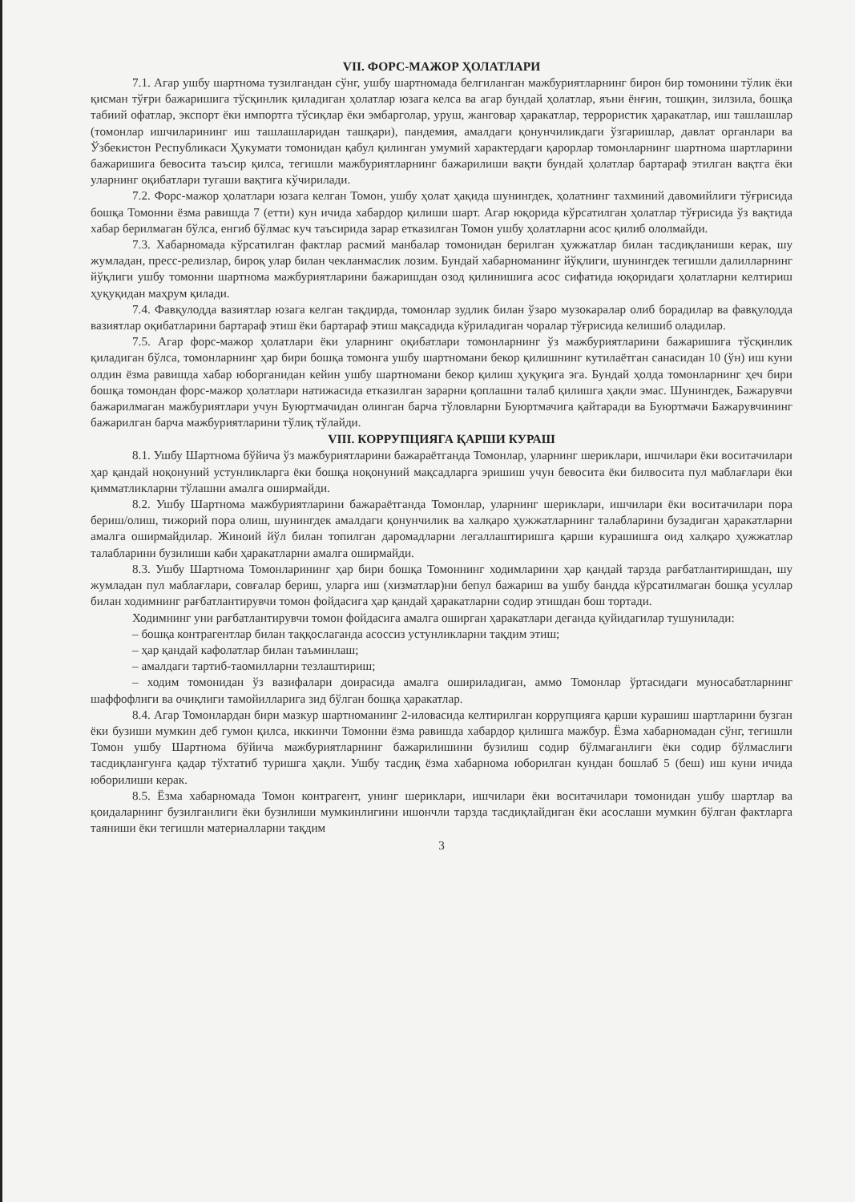VII. ФОРС-МАЖОР ҲОЛАТЛАРИ
7.1. Агар ушбу шартнома тузилгандан сўнг, ушбу шартномада белгиланган мажбуриятларнинг бирон бир томонини тўлик ёки қисман тўғри бажаришига тўсқинлик қиладиган ҳолатлар юзага келса ва агар бундай ҳолатлар, яъни ёнғин, тошқин, зилзила, бошқа табиий офатлар, экспорт ёки импортга тўсиқлар ёки эмбарголар, уруш, жанговар ҳаракатлар, террористик ҳаракатлар, иш ташлашлар (томонлар ишчиларининг иш ташлашларидан ташқари), пандемия, амалдаги қонунчиликдаги ўзгаришлар, давлат органлари ва Ўзбекистон Республикаси Ҳукумати томонидан қабул қилинган умумий характердаги қарорлар томонларнинг шартнома шартларини бажаришига бевосита таъсир қилса, тегишли мажбуриятларнинг бажарилиши вақти бундай ҳолатлар бартараф этилган вақтга ёки уларнинг оқибатлари тугаши вақтига кўчирилади.
7.2. Форс-мажор ҳолатлари юзага келган Томон, ушбу ҳолат ҳақида шунингдек, ҳолатнинг тахминий давомийлиги тўғрисида бошқа Томонни ёзма равишда 7 (етти) кун ичида хабардор қилиши шарт. Агар юқорида кўрсатилган ҳолатлар тўғрисида ўз вақтида хабар берилмаган бўлса, енгиб бўлмас куч таъсирида зарар етказилган Томон ушбу ҳолатларни асос қилиб ололмайди.
7.3. Хабарномада кўрсатилган фактлар расмий манбалар томонидан берилган ҳужжатлар билан тасдиқланиши керак, шу жумладан, пресс-релизлар, бироқ улар билан чекланмаслик лозим. Бундай хабарноманинг йўқлиги, шунингдек тегишли далилларнинг йўқлиги ушбу томонни шартнома мажбуриятларини бажаришдан озод қилинишига асос сифатида юқоридаги ҳолатларни келтириш ҳуқуқидан маҳрум қилади.
7.4. Фавқулодда вазиятлар юзага келган тақдирда, томонлар зудлик билан ўзаро музокаралар олиб борадилар ва фавқулодда вазиятлар оқибатларини бартараф этиш ёки бартараф этиш мақсадида кўриладиган чоралар тўғрисида келишиб оладилар.
7.5. Агар форс-мажор ҳолатлари ёки уларнинг оқибатлари томонларнинг ўз мажбуриятларини бажаришига тўсқинлик қиладиган бўлса, томонларнинг ҳар бири бошқа томонга ушбу шартномани бекор қилишнинг кутилаётган санасидан 10 (ўн) иш куни олдин ёзма равишда хабар юборганидан кейин ушбу шартномани бекор қилиш ҳуқуқига эга. Бундай ҳолда томонларнинг ҳеч бири бошқа томондан форс-мажор ҳолатлари натижасида етказилган зарарни қоплашни талаб қилишга ҳақли эмас. Шунингдек, Бажарувчи бажарилмаган мажбуриятлари учун Буюртмачидан олинган барча тўловларни Буюртмачига қайтаради ва Буюртмачи Бажарувчининг бажарилган барча мажбуриятларини тўлиқ тўлайди.
VIII. КОРРУПЦИЯГА ҚАРШИ КУРАШ
8.1. Ушбу Шартнома бўйича ўз мажбуриятларини бажараётганда Томонлар, уларнинг шериклари, ишчилари ёки воситачилари ҳар қандай ноқонуний устунликларга ёки бошқа ноқонуний мақсадларга эришиш учун бевосита ёки билвосита пул маблағлари ёки қимматликларни тўлашни амалга оширмайди.
8.2. Ушбу Шартнома мажбуриятларини бажараётганда Томонлар, уларнинг шериклари, ишчилари ёки воситачилари пора бериш/олиш, тижорий пора олиш, шунингдек амалдаги қонунчилик ва халқаро ҳужжатларнинг талабларини бузадиган ҳаракатларни амалга оширмайдилар. Жиноий йўл билан топилган даромадларни легаллаштиришга қарши курашишга оид халқаро ҳужжатлар талабларини бузилиши каби ҳаракатларни амалга оширмайди.
8.3. Ушбу Шартнома Томонларининг ҳар бири бошқа Томоннинг ходимларини ҳар қандай тарзда рағбатлантиришдан, шу жумладан пул маблағлари, совғалар бериш, уларга иш (хизматлар)ни бепул бажариш ва ушбу бандда кўрсатилмаган бошқа усуллар билан ходимнинг рағбатлантирувчи томон фойдасига ҳар қандай ҳаракатларни содир этишдан бош тортади.
Ходимнинг уни рағбатлантирувчи томон фойдасига амалга оширган ҳаракатлари деганда қуйидагилар тушунилади:
– бошқа контрагентлар билан таққослаганда асоссиз устунликларни тақдим этиш;
– ҳар қандай кафолатлар билан таъминлаш;
– амалдаги тартиб-таомилларни тезлаштириш;
– ходим томонидан ўз вазифалари доирасида амалга ошириладиган, аммо Томонлар ўртасидаги муносабатларнинг шаффофлиги ва очиқлиги тамойилларига зид бўлган бошқа ҳаракатлар.
8.4. Агар Томонлардан бири мазкур шартноманинг 2-иловасида келтирилган коррупцияга қарши курашиш шартларини бузган ёки бузиши мумкин деб гумон қилса, иккинчи Томонни ёзма равишда хабардор қилишга мажбур. Ёзма хабарномадан сўнг, тегишли Томон ушбу Шартнома бўйича мажбуриятларнинг бажарилишини бузилиш содир бўлмаганлиги ёки содир бўлмаслиги тасдиқлангунга қадар тўхтатиб туришга ҳақли. Ушбу тасдиқ ёзма хабарнома юборилган кундан бошлаб 5 (беш) иш куни ичида юборилиши керак.
8.5. Ёзма хабарномада Томон контрагент, унинг шериклари, ишчилари ёки воситачилари томонидан ушбу шартлар ва қоидаларнинг бузилганлиги ёки бузилиши мумкинлигини ишончли тарзда тасдиқлайдиган ёки асослаши мумкин бўлган фактларга таяниши ёки тегишли материалларни тақдим
3